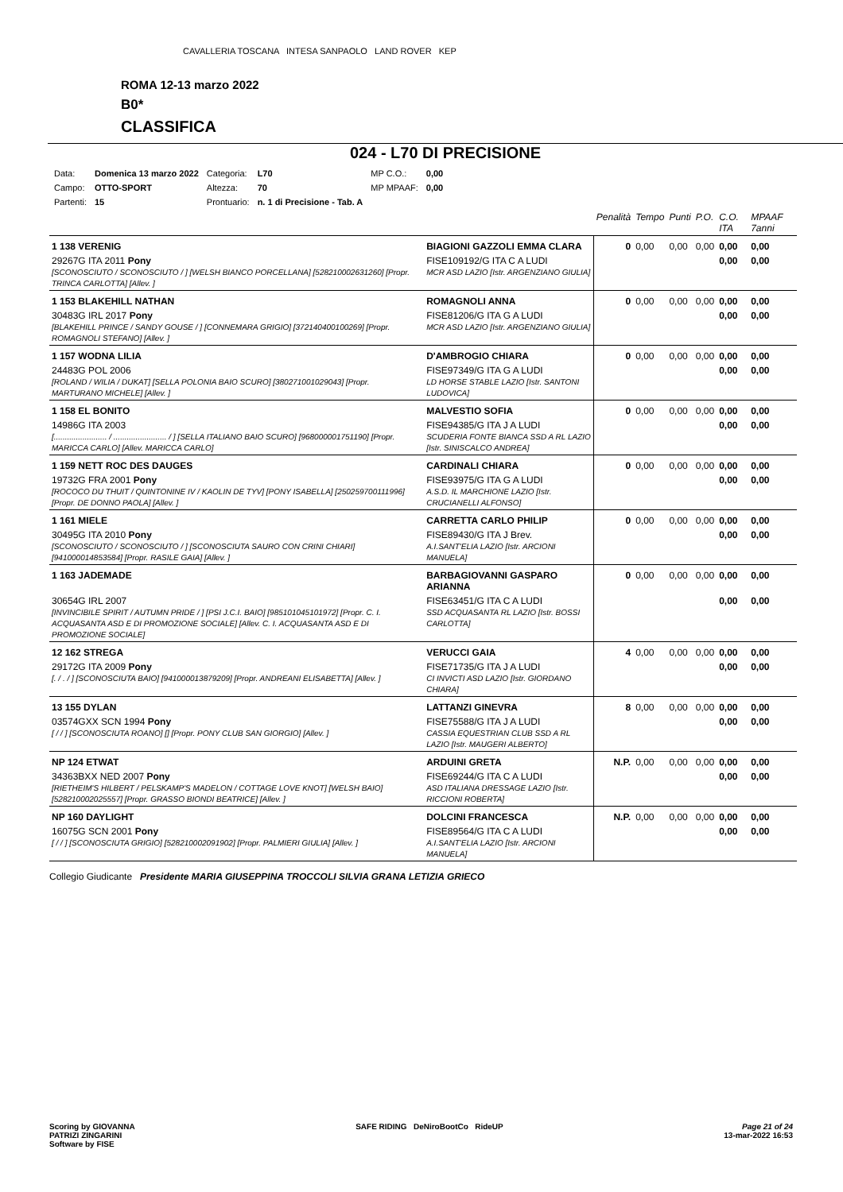CAVALLERIA TOSCANA INTESA SANPAOLO LAND ROVER KEP
ROMA 12-13 marzo 2022
B0*
CLASSIFICA
024 - L70 DI PRECISIONE
| Data: | Domenica 13 marzo 2022 | Categoria: | L70 | MP C.O.: | 0,00 |
| Campo: | OTTO-SPORT | Altezza: | 70 | MP MPAAF: | 0,00 |
| Partenti: | 15 | Prontuario: | n. 1 di Precisione - Tab. A | | |
| | | Penalità | Tempo | Punti | P.O. | C.O. ITA | MPAAF 7anni |
| 1 138 VERENIG | BIAGIONI GAZZOLI EMMA CLARA | 0 | 0,00 | 0,00 | 0,00 | 0,00 | 0,00 |
| 29267G ITA 2011 Pony [SCONOSCIUTO / SCONOSCIUTO / ] [WELSH BIANCO PORCELLANA] [528210002631260] [Propr. TRINCA CARLOTTA] [Allev. ] | FISE109192/G ITA C A LUDI MCR ASD LAZIO [Istr. ARGENZIANO GIULIA] | | | | | 0,00 | 0,00 |
| 1 153 BLAKEHILL NATHAN | ROMAGNOLI ANNA | 0 | 0,00 | 0,00 | 0,00 | 0,00 | 0,00 |
| 30483G IRL 2017 Pony [BLAKEHILL PRINCE / SANDY GOUSE / ] [CONNEMARA GRIGIO] [372140400100269] [Propr. ROMAGNOLI STEFANO] [Allev. ] | FISE81206/G ITA G A LUDI MCR ASD LAZIO [Istr. ARGENZIANO GIULIA] | | | | | 0,00 | 0,00 |
| 1 157 WODNA LILIA | D'AMBROGIO CHIARA | 0 | 0,00 | 0,00 | 0,00 | 0,00 | 0,00 |
| 24483G POL 2006 [ROLAND / WILIA / DUKAT] [SELLA POLONIA BAIO SCURO] [380271001029043] [Propr. MARTURANO MICHELE] [Allev. ] | FISE97349/G ITA G A LUDI LD HORSE STABLE LAZIO [Istr. SANTONI LUDOVICA] | | | | | 0,00 | 0,00 |
| 1 158 EL BONITO | MALVESTIO SOFIA | 0 | 0,00 | 0,00 | 0,00 | 0,00 | 0,00 |
| 14986G ITA 2003 [........................ / ........................ / ] [SELLA ITALIANO BAIO SCURO] [968000001751190] [Propr. MARICCA CARLO] [Allev. MARICCA CARLO] | FISE94385/G ITA J A LUDI SCUDERIA FONTE BIANCA SSD A RL LAZIO [Istr. SINISCALCO ANDREA] | | | | | 0,00 | 0,00 |
| 1 159 NETT ROC DES DAUGES | CARDINALI CHIARA | 0 | 0,00 | 0,00 | 0,00 | 0,00 | 0,00 |
| 19732G FRA 2001 Pony [ROCOCO DU THUIT / QUINTONINE IV / KAOLIN DE TYV] [PONY ISABELLA] [250259700111996] [Propr. DE DONNO PAOLA] [Allev. ] | FISE93975/G ITA G A LUDI A.S.D. IL MARCHIONE LAZIO [Istr. CRUCIANELLI ALFONSO] | | | | | 0,00 | 0,00 |
| 1 161 MIELE | CARRETTA CARLO PHILIP | 0 | 0,00 | 0,00 | 0,00 | 0,00 | 0,00 |
| 30495G ITA 2010 Pony [SCONOSCIUTO / SCONOSCIUTO / ] [SCONOSCIUTA SAURO CON CRINI CHIARI] [941000014853584] [Propr. RASILE GAIA] [Allev. ] | FISE89430/G ITA J Brev. A.I.SANT'ELIA LAZIO [Istr. ARCIONI MANUELA] | | | | | 0,00 | 0,00 |
| 1 163 JADEMADE | BARBAGIOVANNI GASPARO ARIANNA | 0 | 0,00 | 0,00 | 0,00 | 0,00 | 0,00 |
| 30654G IRL 2007 [INVINCIBILE SPIRIT / AUTUMN PRIDE / ] [PSI J.C.I. BAIO] [985101045101972] [Propr. C. I. ACQUASANTA ASD E DI PROMOZIONE SOCIALE] [Allev. C. I. ACQUASANTA ASD E DI PROMOZIONE SOCIALE] | FISE63451/G ITA C A LUDI SSD ACQUASANTA RL LAZIO [Istr. BOSSI CARLOTTA] | | | | | 0,00 | 0,00 |
| 12 162 STREGA | VERUCCI GAIA | 4 | 0,00 | 0,00 | 0,00 | 0,00 | 0,00 |
| 29172G ITA 2009 Pony [. / . / ] [SCONOSCIUTA BAIO] [941000013879209] [Propr. ANDREANI ELISABETTA] [Allev. ] | FISE71735/G ITA J A LUDI CI INVICTI ASD LAZIO [Istr. GIORDANO CHIARA] | | | | | 0,00 | 0,00 |
| 13 155 DYLAN | LATTANZI GINEVRA | 8 | 0,00 | 0,00 | 0,00 | 0,00 | 0,00 |
| 03574GXX SCN 1994 Pony [ / / ] [SCONOSCIUTA ROANO] [] [Propr. PONY CLUB SAN GIORGIO] [Allev. ] | FISE75588/G ITA J A LUDI CASSIA EQUESTRIAN CLUB SSD A RL LAZIO [Istr. MAUGERI ALBERTO] | | | | | 0,00 | 0,00 |
| NP 124 ETWAT | ARDUINI GRETA | N.P. | 0,00 | 0,00 | 0,00 | 0,00 | 0,00 |
| 34363BXX NED 2007 Pony [RIETHEIM'S HILBERT / PELSKAMP'S MADELON / COTTAGE LOVE KNOT] [WELSH BAIO] [528210002025557] [Propr. GRASSO BIONDI BEATRICE] [Allev. ] | FISE69244/G ITA C A LUDI ASD ITALIANA DRESSAGE LAZIO [Istr. RICCIONI ROBERTA] | | | | | 0,00 | 0,00 |
| NP 160 DAYLIGHT | DOLCINI FRANCESCA | N.P. | 0,00 | 0,00 | 0,00 | 0,00 | 0,00 |
| 16075G SCN 2001 Pony [ / / ] [SCONOSCIUTA GRIGIO] [528210002091902] [Propr. PALMIERI GIULIA] [Allev. ] | FISE89564/G ITA C A LUDI A.I.SANT'ELIA LAZIO [Istr. ARCIONI MANUELA] | | | | | 0,00 | 0,00 |
Collegio Giudicante Presidente MARIA GIUSEPPINA TROCCOLI SILVIA GRANA LETIZIA GRIECO
Scoring by GIOVANNA
PATRIZI ZINGARINI
Software by FISE
SAFE RIDING DeNiroBootCo RideUP
Page 21 of 24
13-mar-2022 16:53